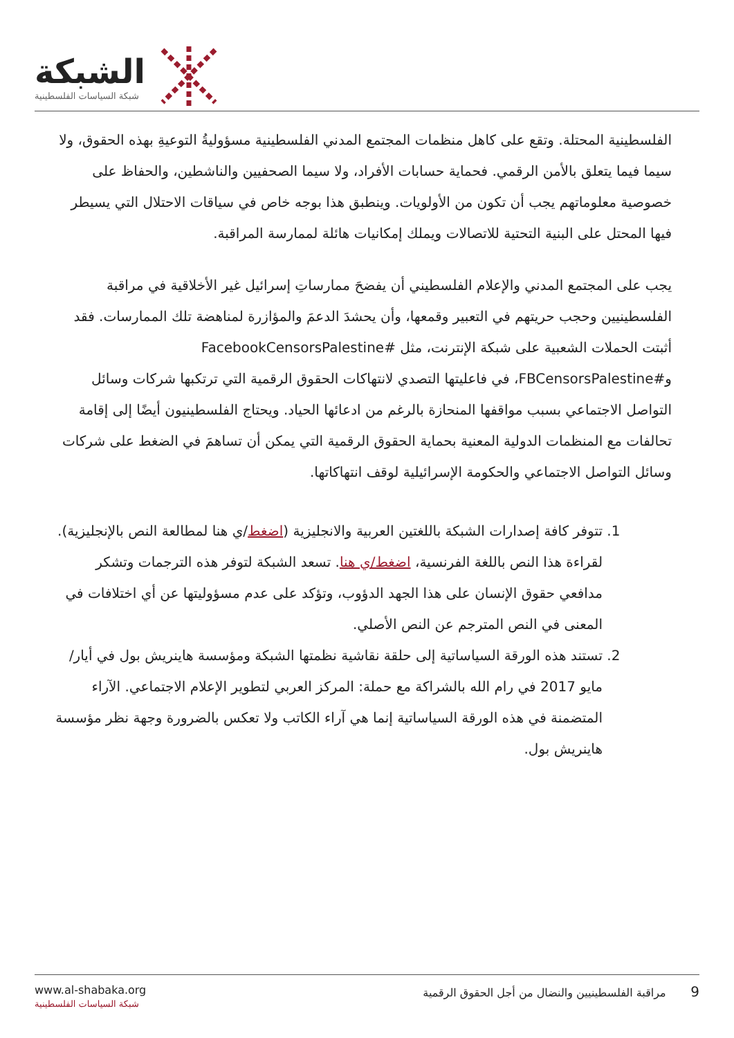الشبكة
شبكة السياسات الفلسطينية
الفلسطينية المحتلة. وتقع على كاهل منظمات المجتمع المدني الفلسطينية مسؤوليةُ التوعيةِ بهذه الحقوق، ولا سيما فيما يتعلق بالأمن الرقمي. فحماية حسابات الأفراد، ولا سيما الصحفيين والناشطين، والحفاظ على خصوصية معلوماتهم يجب أن تكون من الأولويات. وينطبق هذا بوجه خاص في سياقات الاحتلال التي يسيطر فيها المحتل على البنية التحتية للاتصالات ويملك إمكانيات هائلة لممارسة المراقبة.
يجب على المجتمع المدني والإعلام الفلسطيني أن يفضحَ ممارساتِ إسرائيل غير الأخلاقية في مراقبة الفلسطينيين وحجب حريتهم في التعبير وقمعها، وأن يحشدَ الدعمَ والمؤازرة لمناهضة تلك الممارسات. فقد أثبتت الحملات الشعبية على شبكة الإنترنت، مثل #FacebookCensorsPalestine و#FBCensorsPalestine، في فاعليتها التصدي لانتهاكات الحقوق الرقمية التي ترتكبها شركات وسائل التواصل الاجتماعي بسبب مواقفها المنحازة بالرغم من ادعائها الحياد. ويحتاج الفلسطينيون أيضًا إلى إقامة تحالفات مع المنظمات الدولية المعنية بحماية الحقوق الرقمية التي يمكن أن تساهمَ في الضغط على شركات وسائل التواصل الاجتماعي والحكومة الإسرائيلية لوقف انتهاكاتها.
1. تتوفر كافة إصدارات الشبكة باللغتين العربية والانجليزية (اضغط/ي هنا لمطالعة النص بالإنجليزية). لقراءة هذا النص باللغة الفرنسية، اضغط/ي هنا. تسعد الشبكة لتوفر هذه الترجمات وتشكر مدافعي حقوق الإنسان على هذا الجهد الدؤوب، وتؤكد على عدم مسؤوليتها عن أي اختلافات في المعنى في النص المترجم عن النص الأصلي.
2. تستند هذه الورقة السياساتية إلى حلقة نقاشية نظمتها الشبكة ومؤسسة هاينريش بول في أيار/مايو 2017 في رام الله بالشراكة مع حملة: المركز العربي لتطوير الإعلام الاجتماعي. الآراء المتضمنة في هذه الورقة السياساتية إنما هي آراء الكاتب ولا تعكس بالضرورة وجهة نظر مؤسسة هاينريش بول.
www.al-shabaka.org
شبكة السياسات الفلسطينية
9 مراقبة الفلسطينيين والنضال من أجل الحقوق الرقمية